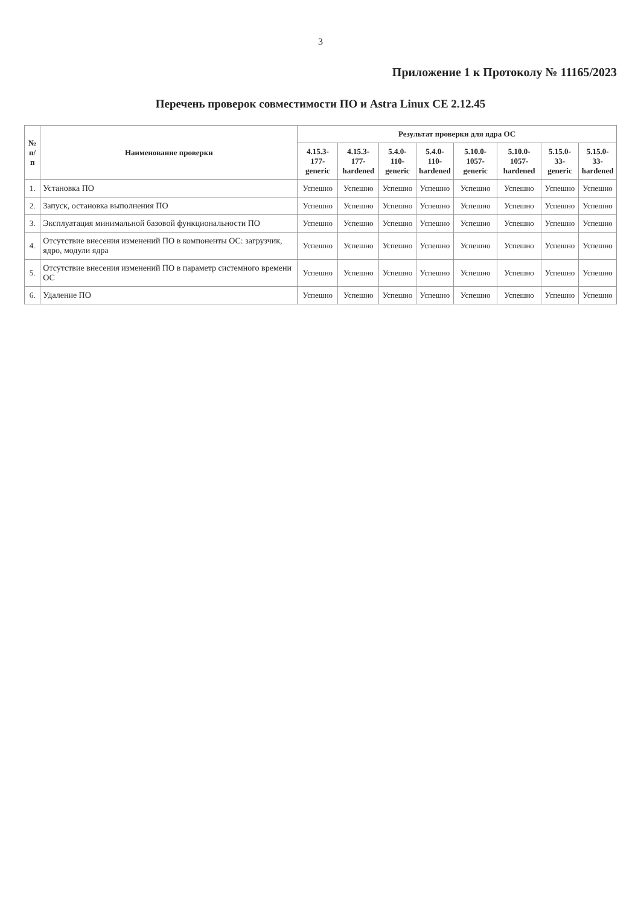3
Приложение 1 к Протоколу № 11165/2023
Перечень проверок совместимости ПО и Astra Linux CE 2.12.45
| № п/п | Наименование проверки | Результат проверки для ядра ОС | | | | | | | |
| --- | --- | --- | --- | --- | --- | --- | --- | --- | --- |
| | | 4.15.3-177- generic | 4.15.3-177- hardened | 5.4.0-110- generic | 5.4.0-110- hardened | 5.10.0-1057- generic | 5.10.0-1057- hardened | 5.15.0-33- generic | 5.15.0-33- hardened |
| 1. | Установка ПО | Успешно | Успешно | Успешно | Успешно | Успешно | Успешно | Успешно | Успешно |
| 2. | Запуск, остановка выполнения ПО | Успешно | Успешно | Успешно | Успешно | Успешно | Успешно | Успешно | Успешно |
| 3. | Эксплуатация минимальной базовой функциональности ПО | Успешно | Успешно | Успешно | Успешно | Успешно | Успешно | Успешно | Успешно |
| 4. | Отсутствие внесения изменений ПО в компоненты ОС: загрузчик, ядро, модули ядра | Успешно | Успешно | Успешно | Успешно | Успешно | Успешно | Успешно | Успешно |
| 5. | Отсутствие внесения изменений ПО в параметр системного времени ОС | Успешно | Успешно | Успешно | Успешно | Успешно | Успешно | Успешно | Успешно |
| 6. | Удаление ПО | Успешно | Успешно | Успешно | Успешно | Успешно | Успешно | Успешно | Успешно |